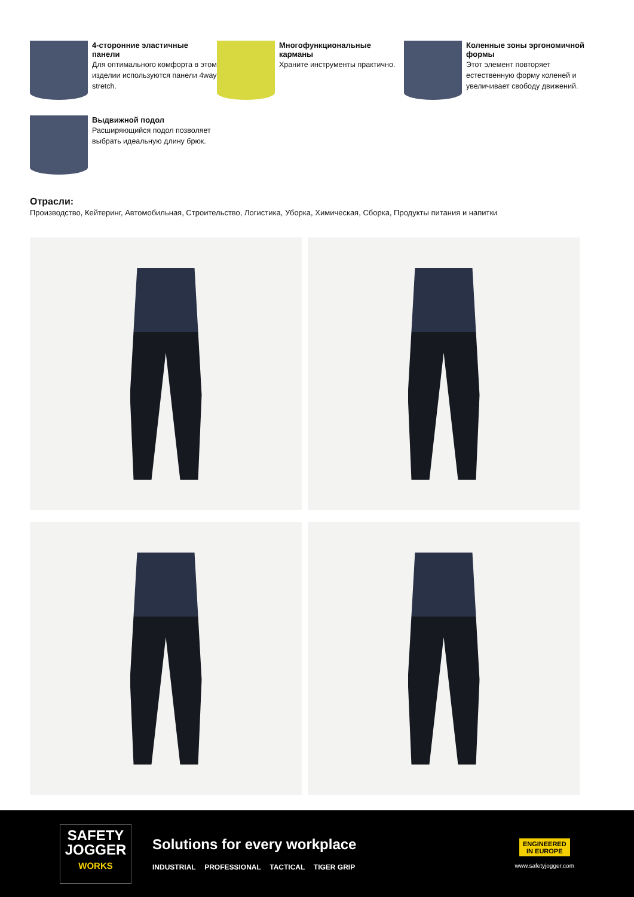4-сторонние эластичные панели
Для оптимального комфорта в этом изделии используются панели 4way stretch.
Многофункциональные карманы
Храните инструменты практично.
Коленные зоны эргономичной формы
Этот элемент повторяет естественную форму коленей и увеличивает свободу движений.
Выдвижной подол
Расширяющийся подол позволяет выбрать идеальную длину брюк.
Отрасли:
Производство, Кейтеринг, Автомобильная, Строительство, Логистика, Уборка, Химическая, Сборка, Продукты питания и напитки
SAFETY
JOGGER
WORKS
Solutions for every workplace
INDUSTRIAL PROFESSIONAL TACTICAL TIGER GRIP
ENGINEERED
IN EUROPE
www.safetyjogger.com